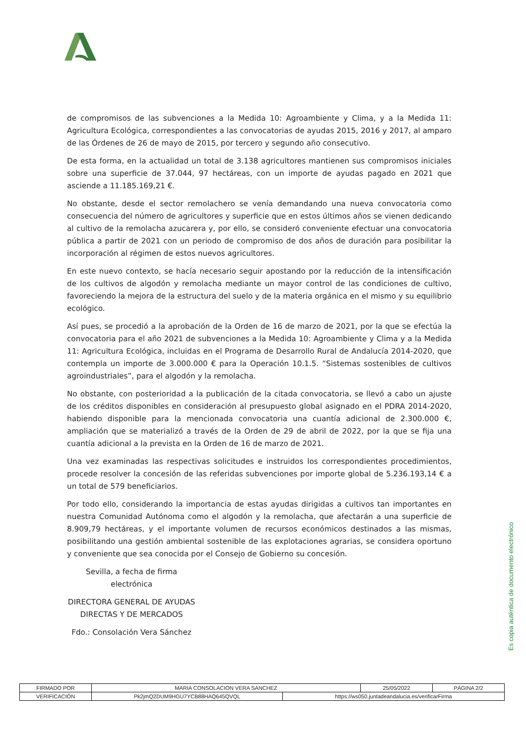de compromisos de las subvenciones a la Medida 10: Agroambiente y Clima, y a la Medida 11: Agricultura Ecológica, correspondientes a las convocatorias de ayudas 2015, 2016 y 2017, al amparo de las Órdenes de 26 de mayo de 2015, por tercero y segundo año consecutivo.
De esta forma, en la actualidad un total de 3.138 agricultores mantienen sus compromisos iniciales sobre una superficie de 37.044, 97 hectáreas, con un importe de ayudas pagado en 2021 que asciende a 11.185.169,21 €.
No obstante, desde el sector remolachero se venía demandando una nueva convocatoria como consecuencia del número de agricultores y superficie que en estos últimos años se vienen dedicando al cultivo de la remolacha azucarera y, por ello, se consideró conveniente efectuar una convocatoria pública a partir de 2021 con un periodo de compromiso de dos años de duración para posibilitar la incorporación al régimen de estos nuevos agricultores.
En este nuevo contexto, se hacía necesario seguir apostando por la reducción de la intensificación de los cultivos de algodón y remolacha mediante un mayor control de las condiciones de cultivo, favoreciendo la mejora de la estructura del suelo y de la materia orgánica en el mismo y su equilibrio ecológico.
Así pues, se procedió a la aprobación de la Orden de 16 de marzo de 2021, por la que se efectúa la convocatoria para el año 2021 de subvenciones a la Medida 10: Agroambiente y Clima y a la Medida 11: Agricultura Ecológica, incluidas en el Programa de Desarrollo Rural de Andalucía 2014-2020, que contempla un importe de 3.000.000 € para la Operación 10.1.5. “Sistemas sostenibles de cultivos agroindustriales”, para el algodón y la remolacha.
No obstante, con posterioridad a la publicación de la citada convocatoria, se llevó a cabo un ajuste de los créditos disponibles en consideración al presupuesto global asignado en el PDRA 2014-2020, habiendo disponible para la mencionada convocatoria una cuantía adicional de 2.300.000 €, ampliación que se materializó a través de la Orden de 29 de abril de 2022, por la que se fija una cuantía adicional a la prevista en la Orden de 16 de marzo de 2021.
Una vez examinadas las respectivas solicitudes e instruidos los correspondientes procedimientos, procede resolver la concesión de las referidas subvenciones por importe global de 5.236.193,14 € a un total de 579 beneficiarios.
Por todo ello, considerando la importancia de estas ayudas dirigidas a cultivos tan importantes en nuestra Comunidad Autónoma como el algodón y la remolacha, que afectarán a una superficie de 8.909,79 hectáreas, y el importante volumen de recursos económicos destinados a las mismas, posibilitando una gestión ambiental sostenible de las explotaciones agrarias, se considera oportuno y conveniente que sea conocida por el Consejo de Gobierno su concesión.
Sevilla, a fecha de firma electrónica
DIRECTORA GENERAL DE AYUDAS
DIRECTAS Y DE MERCADOS
Fdo.: Consolación Vera Sánchez
Es copia auténtica de documento electrónico
| FIRMADO POR | MARIA CONSOLACION VERA SANCHEZ | | 25/05/2022 | PÁGINA 2/2 |
| VERIFICACIÓN | Pk2jmQ2DUM9HGU7YCB88HAQ645QVQL | https://ws050.juntadeandalucia.es/verificarFirma | | |